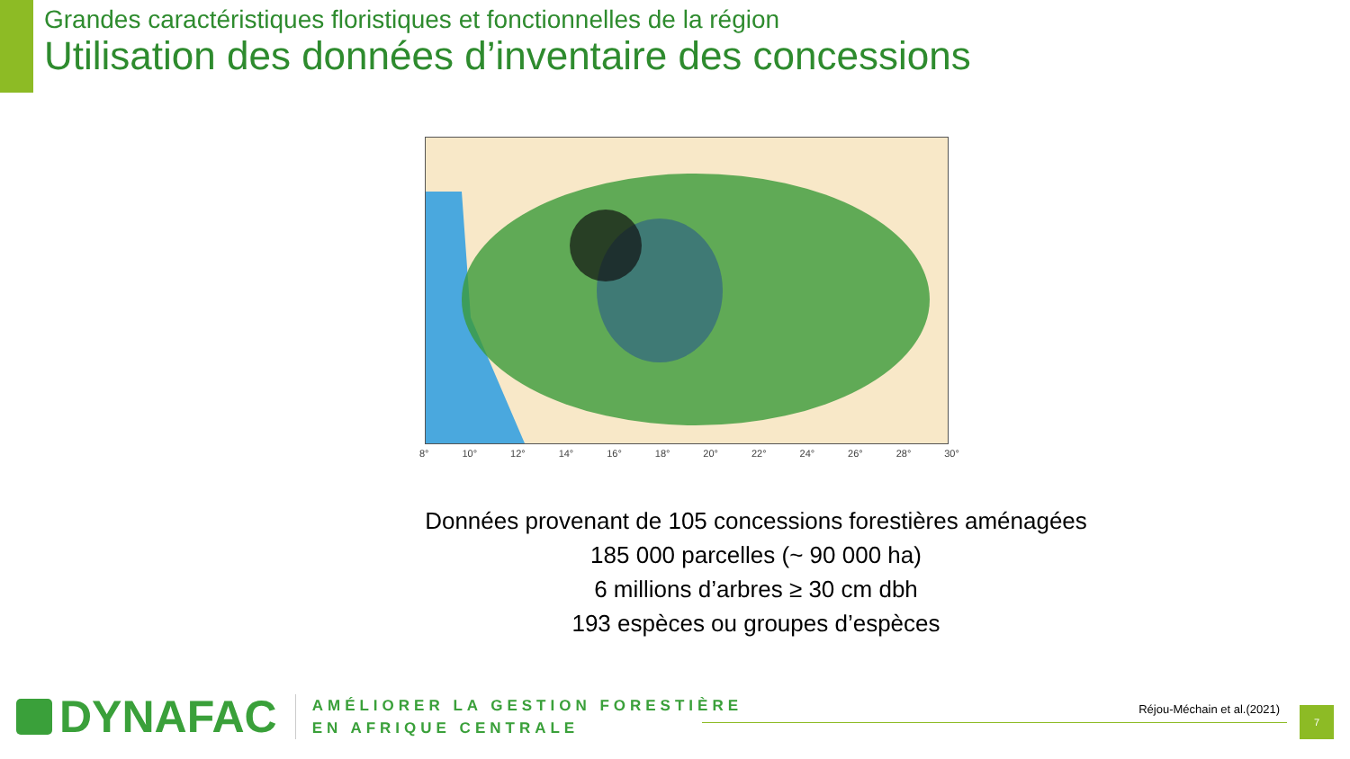Grandes caractéristiques floristiques et fonctionnelles de la région
Utilisation des données d’inventaire des concessions
8° 10° 12° 14° 16° 18° 20° 22° 24° 26° 28° 30°
Données provenant de 105 concessions forestières aménagées
185 000 parcelles (~ 90 000 ha)
6 millions d’arbres ≥ 30 cm dbh
193 espèces ou groupes d’espèces
DYNAFAC
AMÉLIORER LA GESTION FORESTIÈRE
EN AFRIQUE CENTRALE
Réjou-Méchain et al.(2021)
7